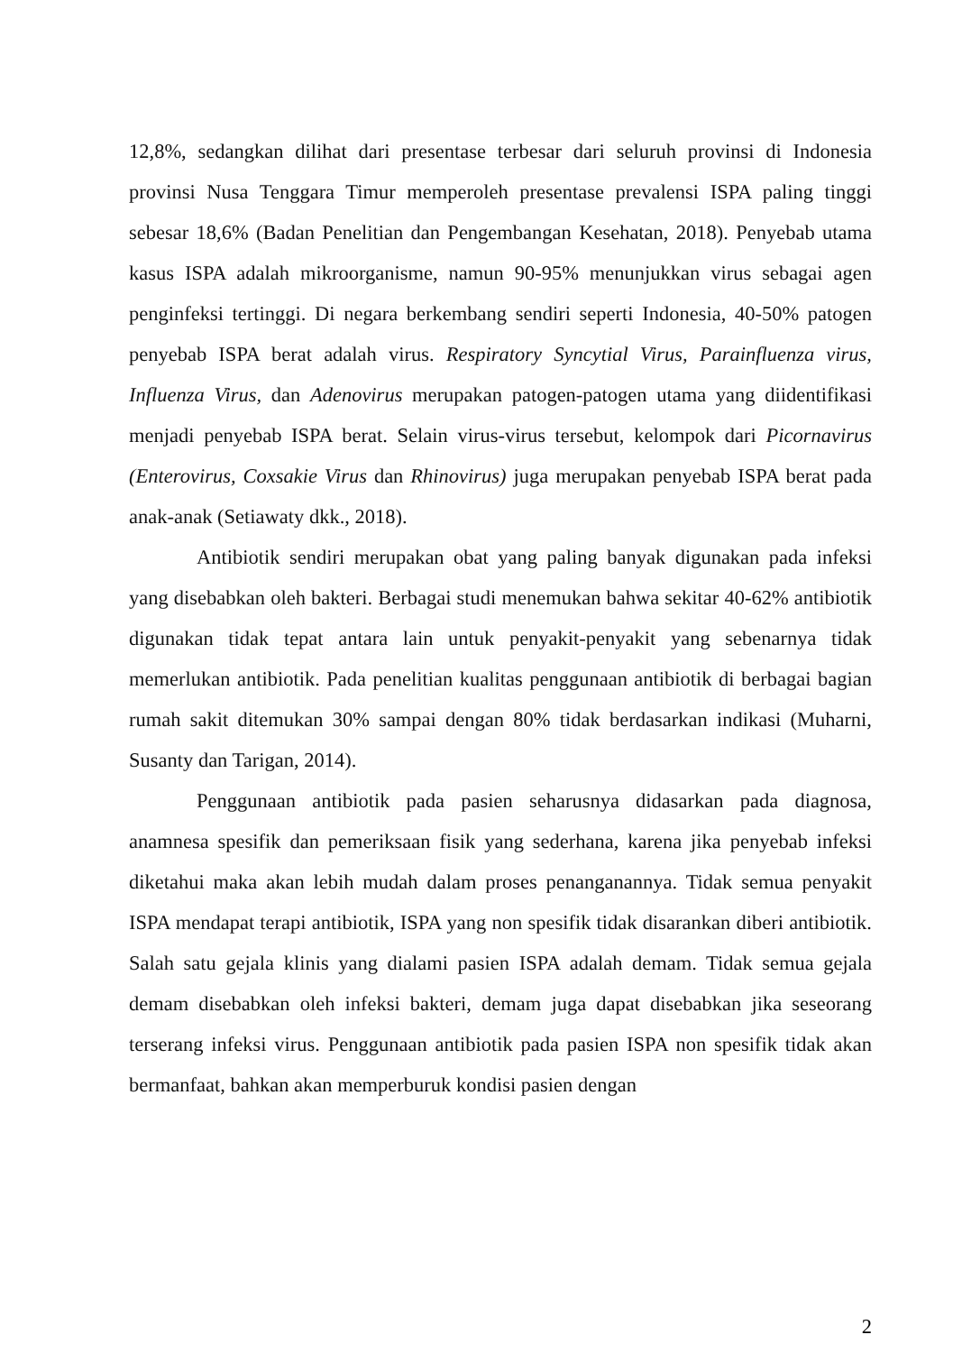12,8%, sedangkan dilihat dari presentase terbesar dari seluruh provinsi di Indonesia provinsi Nusa Tenggara Timur memperoleh presentase prevalensi ISPA paling tinggi sebesar 18,6% (Badan Penelitian dan Pengembangan Kesehatan, 2018). Penyebab utama kasus ISPA adalah mikroorganisme, namun 90-95% menunjukkan virus sebagai agen penginfeksi tertinggi. Di negara berkembang sendiri seperti Indonesia, 40-50% patogen penyebab ISPA berat adalah virus. Respiratory Syncytial Virus, Parainfluenza virus, Influenza Virus, dan Adenovirus merupakan patogen-patogen utama yang diidentifikasi menjadi penyebab ISPA berat. Selain virus-virus tersebut, kelompok dari Picornavirus (Enterovirus, Coxsakie Virus dan Rhinovirus) juga merupakan penyebab ISPA berat pada anak-anak (Setiawaty dkk., 2018).
Antibiotik sendiri merupakan obat yang paling banyak digunakan pada infeksi yang disebabkan oleh bakteri. Berbagai studi menemukan bahwa sekitar 40-62% antibiotik digunakan tidak tepat antara lain untuk penyakit-penyakit yang sebenarnya tidak memerlukan antibiotik. Pada penelitian kualitas penggunaan antibiotik di berbagai bagian rumah sakit ditemukan 30% sampai dengan 80% tidak berdasarkan indikasi (Muharni, Susanty dan Tarigan, 2014).
Penggunaan antibiotik pada pasien seharusnya didasarkan pada diagnosa, anamnesa spesifik dan pemeriksaan fisik yang sederhana, karena jika penyebab infeksi diketahui maka akan lebih mudah dalam proses penanganannya. Tidak semua penyakit ISPA mendapat terapi antibiotik, ISPA yang non spesifik tidak disarankan diberi antibiotik. Salah satu gejala klinis yang dialami pasien ISPA adalah demam. Tidak semua gejala demam disebabkan oleh infeksi bakteri, demam juga dapat disebabkan jika seseorang terserang infeksi virus. Penggunaan antibiotik pada pasien ISPA non spesifik tidak akan bermanfaat, bahkan akan memperburuk kondisi pasien dengan
2